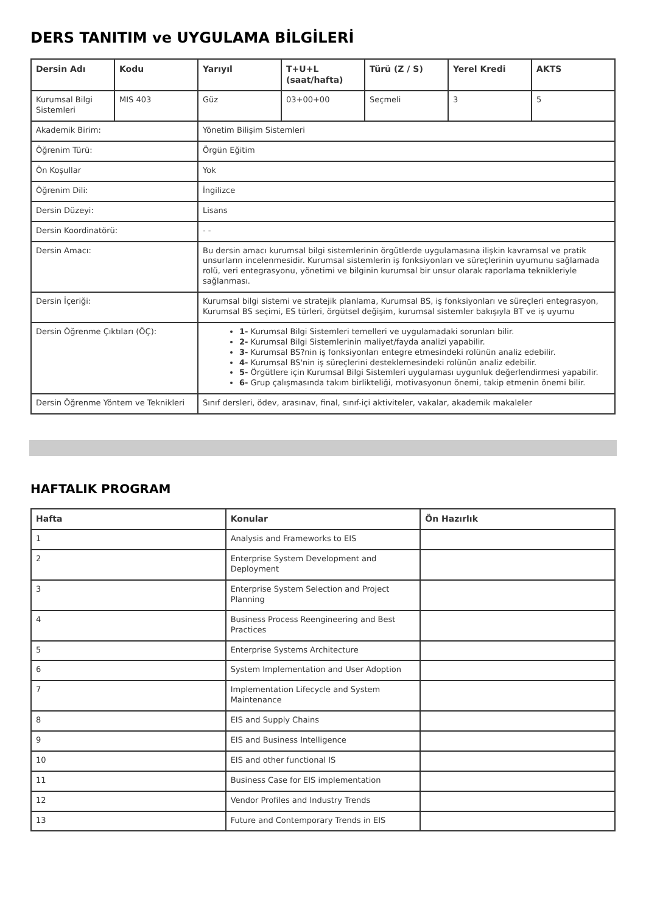DERS TANITIM ve UYGULAMA BİLGİLERİ
| Dersin Adı | Kodu | Yarıyıl | T+U+L (saat/hafta) | Türü (Z / S) | Yerel Kredi | AKTS |
| --- | --- | --- | --- | --- | --- | --- |
| Kurumsal Bilgi Sistemleri | MIS 403 | Güz | 03+00+00 | Seçmeli | 3 | 5 |
| Akademik Birim: | | Yönetim Bilişim Sistemleri | | | | |
| Öğrenim Türü: | | Örgün Eğitim | | | | |
| Ön Koşullar | | Yok | | | | |
| Öğrenim Dili: | | İngilizce | | | | |
| Dersin Düzeyi: | | Lisans | | | | |
| Dersin Koordinatörü: | | - - | | | | |
| Dersin Amacı: | | Bu dersin amacı kurumsal bilgi sistemlerinin örgütlerde uygulamasına ilişkin kavramsal ve pratik unsurların incelenmesidir. Kurumsal sistemlerin iş fonksiyonları ve süreçlerinin uyumunu sağlamada rolü, veri entegrasyonu, yönetimi ve bilginin kurumsal bir unsur olarak raporlama teknikleriyle sağlanması. | | | | |
| Dersin İçeriği: | | Kurumsal bilgi sistemi ve stratejik planlama, Kurumsal BS, iş fonksiyonları ve süreçleri entegrasyon, Kurumsal BS seçimi, ES türleri, örgütsel değişim, kurumsal sistemler bakışıyla BT ve iş uyumu | | | | |
| Dersin Öğrenme Çıktıları (ÖÇ): | | 1- Kurumsal Bilgi Sistemleri temelleri ve uygulamadaki sorunları bilir. 2- Kurumsal Bilgi Sistemlerinin maliyet/fayda analizi yapabilir. 3- Kurumsal BS?nin iş fonksiyonları entegre etmesindeki rolünün analiz edebilir. 4- Kurumsal BS'nin iş süreçlerini desteklemesindeki rolünün analiz edebilir. 5- Örgütlere için Kurumsal Bilgi Sistemleri uygulaması uygunluk değerlendirmesi yapabilir. 6- Grup çalışmasında takım birlikteliği, motivasyonun önemi, takip etmenin önemi bilir. | | | | |
| Dersin Öğrenme Yöntem ve Teknikleri | | Sınıf dersleri, ödev, arasınav, final, sınıf-içi aktiviteler, vakalar, akademik makaleler | | | | |
HAFTALIK PROGRAM
| Hafta | Konular | Ön Hazırlık |
| --- | --- | --- |
| 1 | Analysis and Frameworks to EIS | |
| 2 | Enterprise System Development and Deployment | |
| 3 | Enterprise System Selection and Project Planning | |
| 4 | Business Process Reengineering and Best Practices | |
| 5 | Enterprise Systems Architecture | |
| 6 | System Implementation and User Adoption | |
| 7 | Implementation Lifecycle and System Maintenance | |
| 8 | EIS and Supply Chains | |
| 9 | EIS and Business Intelligence | |
| 10 | EIS and other functional IS | |
| 11 | Business Case for EIS implementation | |
| 12 | Vendor Profiles and Industry Trends | |
| 13 | Future and Contemporary Trends in EIS | |